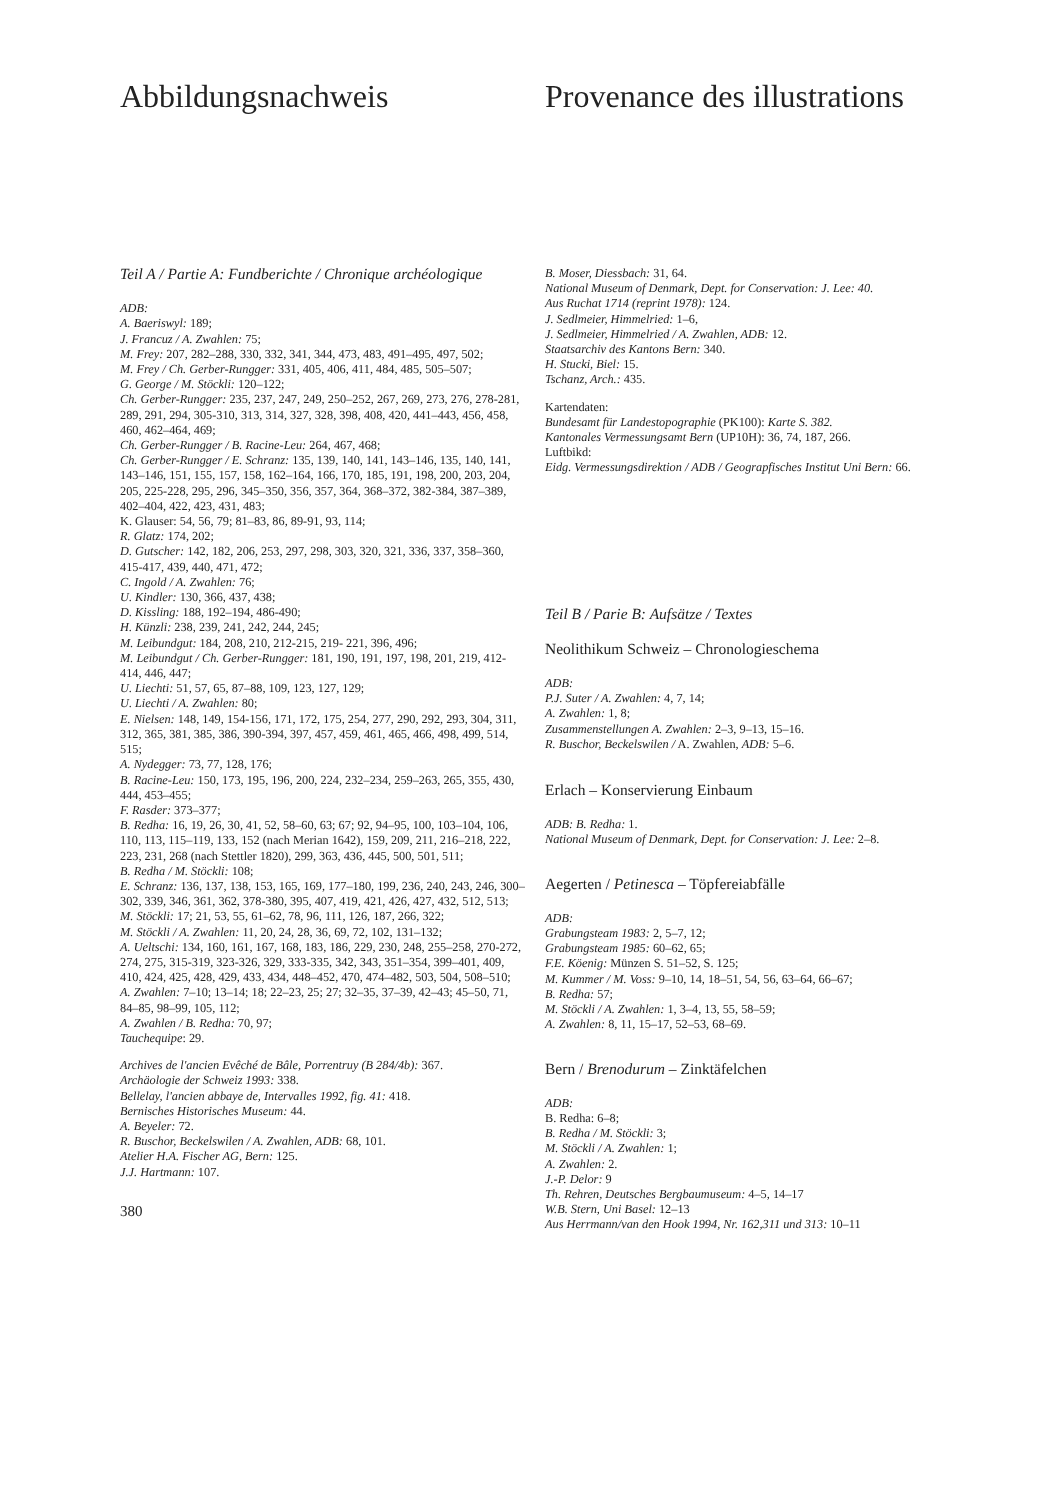Abbildungsnachweis
Teil A / Partie A: Fundberichte / Chronique archéologique
ADB:
A. Baeriswyl: 189;
J. Francuz / A. Zwahlen: 75;
M. Frey: 207, 282–288, 330, 332, 341, 344, 473, 483, 491–495, 497, 502;
M. Frey / Ch. Gerber-Rungger: 331, 405, 406, 411, 484, 485, 505–507;
G. George / M. Stöckli: 120–122;
Ch. Gerber-Rungger: 235, 237, 247, 249, 250–252, 267, 269, 273, 276, 278-281, 289, 291, 294, 305-310, 313, 314, 327, 328, 398, 408, 420, 441–443, 456, 458, 460, 462–464, 469;
Ch. Gerber-Rungger / B. Racine-Leu: 264, 467, 468;
Ch. Gerber-Rungger / E. Schranz: 135, 139, 140, 141, 143–146, 135, 140, 141, 143–146, 151, 155, 157, 158, 162–164, 166, 170, 185, 191, 198, 200, 203, 204, 205, 225-228, 295, 296, 345–350, 356, 357, 364, 368–372, 382-384, 387–389, 402–404, 422, 423, 431, 483;
K. Glauser: 54, 56, 79; 81–83, 86, 89-91, 93, 114;
R. Glatz: 174, 202;
D. Gutscher: 142, 182, 206, 253, 297, 298, 303, 320, 321, 336, 337, 358–360, 415-417, 439, 440, 471, 472;
C. Ingold / A. Zwahlen: 76;
U. Kindler: 130, 366, 437, 438;
D. Kissling: 188, 192–194, 486-490;
H. Künzli: 238, 239, 241, 242, 244, 245;
M. Leibundgut: 184, 208, 210, 212-215, 219- 221, 396, 496;
M. Leibundgut / Ch. Gerber-Rungger: 181, 190, 191, 197, 198, 201, 219, 412-414, 446, 447;
U. Liechti: 51, 57, 65, 87–88, 109, 123, 127, 129;
U. Liechti / A. Zwahlen: 80;
E. Nielsen: 148, 149, 154-156, 171, 172, 175, 254, 277, 290, 292, 293, 304, 311, 312, 365, 381, 385, 386, 390-394, 397, 457, 459, 461, 465, 466, 498, 499, 514, 515;
A. Nydegger: 73, 77, 128, 176;
B. Racine-Leu: 150, 173, 195, 196, 200, 224, 232–234, 259–263, 265, 355, 430, 444, 453–455;
F. Rasder: 373–377;
B. Redha: 16, 19, 26, 30, 41, 52, 58–60, 63; 67; 92, 94–95, 100, 103–104, 106, 110, 113, 115–119, 133, 152 (nach Merian 1642), 159, 209, 211, 216–218, 222, 223, 231, 268 (nach Stettler 1820), 299, 363, 436, 445, 500, 501, 511;
B. Redha / M. Stöckli: 108;
E. Schranz: 136, 137, 138, 153, 165, 169, 177–180, 199, 236, 240, 243, 246, 300–302, 339, 346, 361, 362, 378-380, 395, 407, 419, 421, 426, 427, 432, 512, 513;
M. Stöckli: 17; 21, 53, 55, 61–62, 78, 96, 111, 126, 187, 266, 322;
M. Stöckli / A. Zwahlen: 11, 20, 24, 28, 36, 69, 72, 102, 131–132;
A. Ueltschi: 134, 160, 161, 167, 168, 183, 186, 229, 230, 248, 255–258, 270-272, 274, 275, 315-319, 323-326, 329, 333-335, 342, 343, 351–354, 399–401, 409, 410, 424, 425, 428, 429, 433, 434, 448–452, 470, 474–482, 503, 504, 508–510;
A. Zwahlen: 7–10; 13–14; 18; 22–23, 25; 27; 32–35, 37–39, 42–43; 45–50, 71, 84–85, 98–99, 105, 112;
A. Zwahlen / B. Redha: 70, 97;
Tauchequipe: 29.
Archives de l'ancien Evêché de Bâle, Porrentruy (B 284/4b): 367.
Archäologie der Schweiz 1993: 338.
Bellelay, l'ancien abbaye de, Intervalles 1992, fig. 41: 418.
Bernisches Historisches Museum: 44.
A. Beyeler: 72.
R. Buschor, Beckelswilen / A. Zwahlen, ADB: 68, 101.
Atelier H.A. Fischer AG, Bern: 125.
J.J. Hartmann: 107.
380
Provenance des illustrations
B. Moser, Diessbach: 31, 64.
National Museum of Denmark, Dept. for Conservation: J. Lee: 40.
Aus Ruchat 1714 (reprint 1978): 124.
J. Sedlmeier, Himmelried: 1–6,
J. Sedlmeier, Himmelried / A. Zwahlen, ADB: 12.
Staatsarchiv des Kantons Bern: 340.
H. Stucki, Biel: 15.
Tschanz, Arch.: 435.
Kartendaten:
Bundesamt für Landestopographie (PK100): Karte S. 382.
Kantonales Vermessungsamt Bern (UP10H): 36, 74, 187, 266.
Luftbikd:
Eidg. Vermessungsdirektion / ADB / Geograpfisches Institut Uni Bern: 66.
Teil B / Parie B: Aufsätze / Textes
Neolithikum Schweiz – Chronologieschema
ADB:
P.J. Suter / A. Zwahlen: 4, 7, 14;
A. Zwahlen: 1, 8;
Zusammenstellungen A. Zwahlen: 2–3, 9–13, 15–16.
R. Buschor, Beckelswilen / A. Zwahlen, ADB: 5–6.
Erlach – Konservierung Einbaum
ADB: B. Redha: 1.
National Museum of Denmark, Dept. for Conservation: J. Lee: 2–8.
Aegerten / Petinesca – Töpfereiabfälle
ADB:
Grabungsteam 1983: 2, 5–7, 12;
Grabungsteam 1985: 60–62, 65;
F.E. Köenig: Münzen S. 51–52, S. 125;
M. Kummer / M. Voss: 9–10, 14, 18–51, 54, 56, 63–64, 66–67;
B. Redha: 57;
M. Stöckli / A. Zwahlen: 1, 3–4, 13, 55, 58–59;
A. Zwahlen: 8, 11, 15–17, 52–53, 68–69.
Bern / Brenodurum – Zinktäfelchen
ADB:
B. Redha: 6–8;
B. Redha / M. Stöckli: 3;
M. Stöckli / A. Zwahlen: 1;
A. Zwahlen: 2.
J.-P. Delor: 9
Th. Rehren, Deutsches Bergbaumuseum: 4–5, 14–17
W.B. Stern, Uni Basel: 12–13
Aus Herrmann/van den Hook 1994, Nr. 162,311 und 313: 10–11